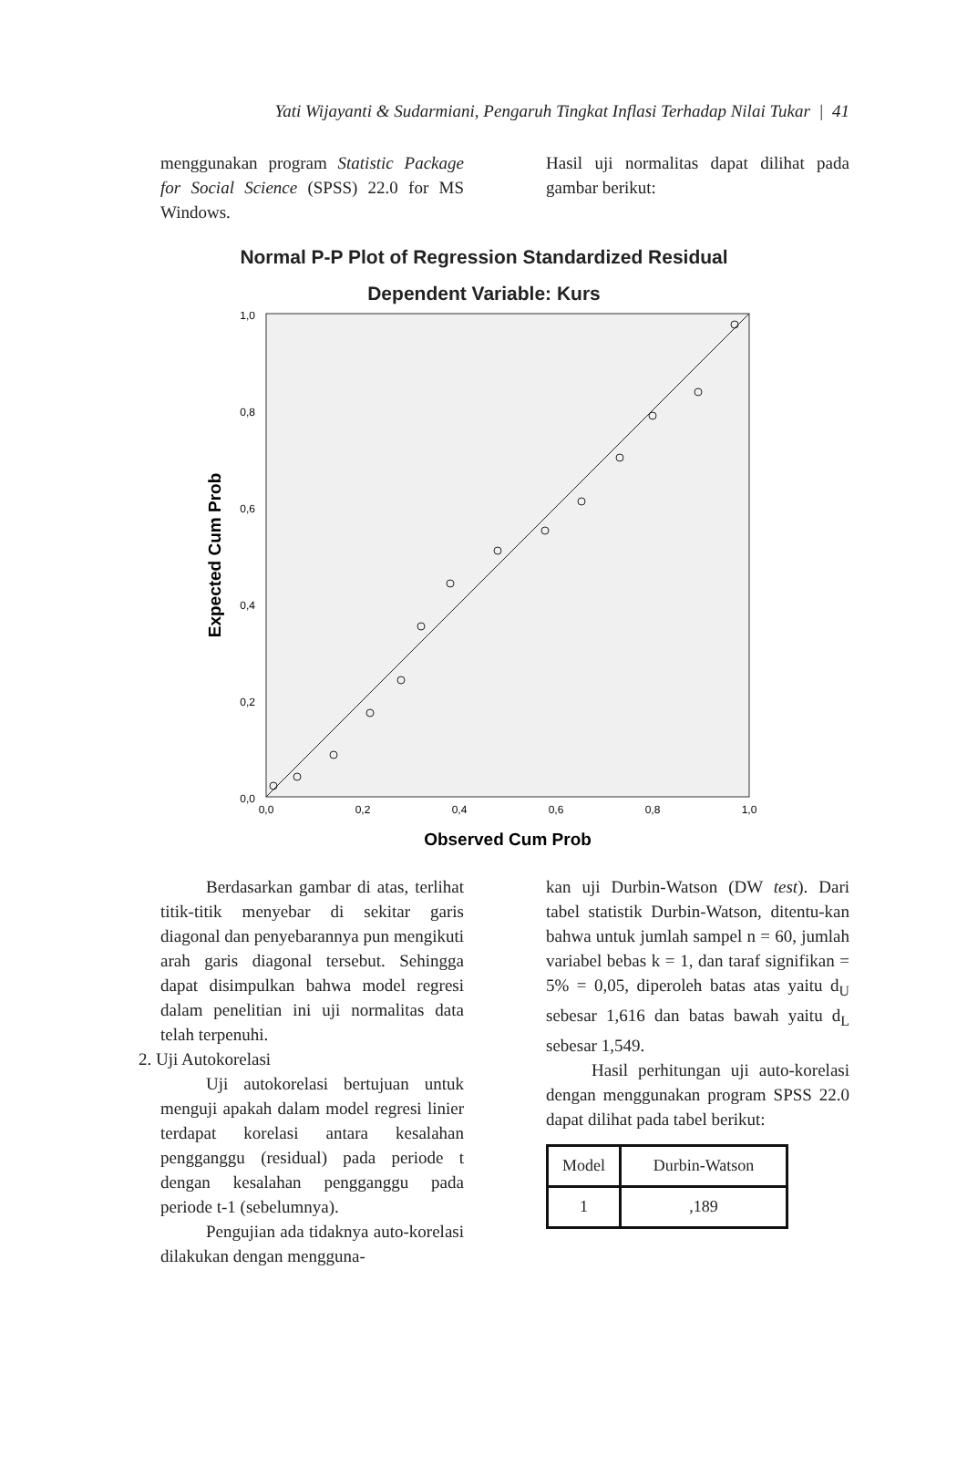Yati Wijayanti & Sudarmiani, Pengaruh Tingkat Inflasi Terhadap Nilai Tukar | 41
menggunakan program Statistic Package for Social Science (SPSS) 22.0 for MS Windows.
Hasil uji normalitas dapat dilihat pada gambar berikut:
Normal P-P Plot of Regression Standardized Residual
Dependent Variable: Kurs
1,0
0,8
0,6
0,4
0,2
0,0
0,0
0,2
0,4
0,6
0,8
1,0
Observed Cum Prob
Expected Cum Prob
Berdasarkan gambar di atas, terlihat titik-titik menyebar di sekitar garis diagonal dan penyebarannya pun mengikuti arah garis diagonal tersebut. Sehingga dapat disimpulkan bahwa model regresi dalam penelitian ini uji normalitas data telah terpenuhi.
2. Uji Autokorelasi
Uji autokorelasi bertujuan untuk menguji apakah dalam model regresi linier terdapat korelasi antara kesalahan pengganggu (residual) pada periode t dengan kesalahan pengganggu pada periode t-1 (sebelumnya).
Pengujian ada tidaknya auto-korelasi dilakukan dengan mengguna-
kan uji Durbin-Watson (DW test). Dari tabel statistik Durbin-Watson, ditentu-kan bahwa untuk jumlah sampel n = 60, jumlah variabel bebas k = 1, dan taraf signifikan = 5% = 0,05, diperoleh batas atas yaitu d<sub>U</sub> sebesar 1,616 dan batas bawah yaitu d<sub>L</sub> sebesar 1,549.
Hasil perhitungan uji auto-korelasi dengan menggunakan program SPSS 22.0 dapat dilihat pada tabel berikut:
| Model | Durbin-Watson |
| 1 | ,189 |